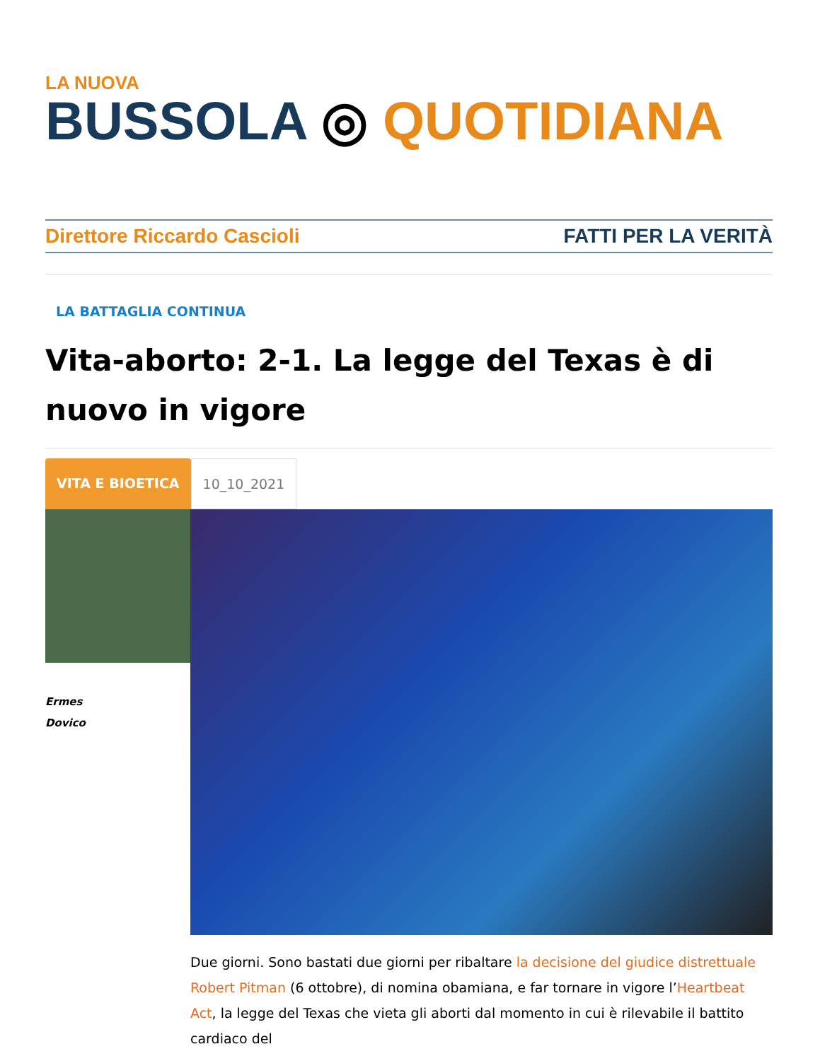LA NUOVA
BUSSOLA ◎ QUOTIDIANA
Direttore Riccardo Cascioli FATTI PER LA VERITÀ
LA BATTAGLIA CONTINUA
Vita-aborto: 2-1. La legge del Texas è di nuovo in vigore
VITA E BIOETICA 10_10_2021
Ermes
Dovico
Due giorni. Sono bastati due giorni per ribaltare la decisione del giudice distrettuale Robert Pitman (6 ottobre), di nomina obamiana, e far tornare in vigore l’Heartbeat Act, la legge del Texas che vieta gli aborti dal momento in cui è rilevabile il battito cardiaco del